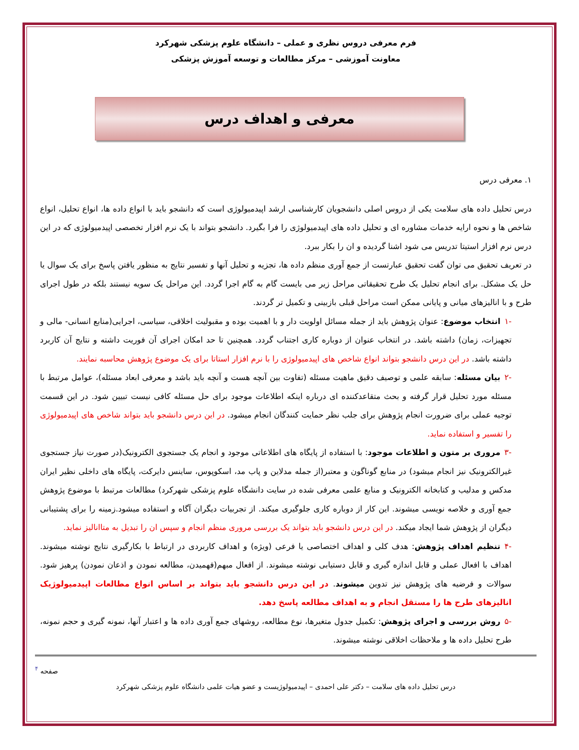فرم معرفی دروس نظری و عملی – دانشگاه علوم پزشکی شهرکرد
معاونت آموزشی – مرکز مطالعات و توسعه آموزش پزشکی
معرفی و اهداف درس
۱. معرفی درس
درس تحلیل داده های سلامت یکی از دروس اصلی دانشجویان کارشناسی ارشد اپیدمیولوژی است که دانشجو باید با انواع داده ها، انواع تحلیل، انواع شاخص ها و نحوه ارایه خدمات مشاوره ای و تحلیل داده های اپیدمیولوژی را فرا بگیرد. دانشجو بتواند با یک نرم افزار تخصصی اپیدمیولوژی که در این درس نرم افزار استیتا تدریس می شود اشنا گردیده و ان را بکار ببرد.
در تعریف تحقیق می توان گفت تحقیق عبارتست از جمع آوری منظم داده ها، تجزیه و تحلیل آنها و تفسیر نتایج به منظور یافتن پاسخ برای یک سوال یا حل یک مشکل. برای انجام تحلیل یک طرح تحقیقاتی مراحل زیر می بایست گام به گام اجرا گردد. این مراحل یک سویه نیستند بلکه در طول اجرای طرح و با انالیزهای میانی و پایانی ممکن است مراحل قبلی بازبینی و تکمیل تر گردند.
-۱ انتخاب موضوع: عنوان پژوهش باید از جمله مسائل اولویت دار و با اهمیت بوده و مقبولیت اخلاقی، سیاسی، اجرایی(منابع انسانی- مالی و تجهیزات، زمان) داشته باشد. در انتخاب عنوان از دوباره کاری اجتناب گردد. همچنین تا حد امکان اجرای آن فوریت داشته و نتایج آن کاربرد داشته باشد. در این درس دانشجو بتواند انواع شاخص های اپیدمیولوژی را با نرم افزار استاتا برای یک موضوع پژوهش محاسبه نمایند.
-۲ بیان مسئله: سابقه علمی و توصیف دقیق ماهیت مسئله (تفاوت بین آنچه هست و آنچه باید باشد و معرفی ابعاد مسئله)، عوامل مرتبط با مسئله مورد تحلیل قرار گرفته و بحث متقاعدکننده ای درباره اینکه اطلاعات موجود برای حل مسئله کافی نیست تبیین شود. در این قسمت توجیه عملی برای ضرورت انجام پژوهش برای جلب نظر حمایت کنندگان انجام میشود. در این درس دانشجو باید بتواند شاخص های اپیدمیولوژی را تفسیر و استفاده نماید.
-۳ مروری بر متون و اطلاعات موجود: با استفاده از پایگاه های اطلاعاتی موجود و انجام یک جستجوی الکترونیک(در صورت نیاز جستجوی غیرالکترونیک نیز انجام میشود) در منابع گوناگون و معتبر(از جمله مدلاین و پاب مد، اسکوپوس، ساینس دایرکت، پایگاه های داخلی نظیر ایران مدکس و مدلیب و کتابخانه الکترونیک و منابع علمی معرفی شده در سایت دانشگاه علوم پزشکی شهرکرد) مطالعات مرتبط با موضوع پژوهش جمع آوری و خلاصه نویسی میشوند. این کار از دوباره کاری جلوگیری میکند. از تجربیات دیگران آگاه و استفاده میشود.زمینه را برای پشتیبانی دیگران از پژوهش شما ایجاد میکند. در این درس دانشجو باید بتواند یک بررسی مروری منظم انجام و سپس ان را تبدیل به متاانالیز نماید.
-۴ تنظیم اهداف پژوهش: هدف کلی و اهداف اختصاصی یا فرعی (ویژه) و اهداف کاربردی در ارتباط با بکارگیری نتایج نوشته میشوند. اهداف با افعال عملی و قابل اندازه گیری و قابل دستیابی نوشته میشوند. از افعال مبهم(فهمیدن، مطالعه نمودن و اذعان نمودن) پرهیز شود. سوالات و فرضیه های پژوهش نیز تدوین میشوند. در این درس دانشجو باید بتواند بر اساس انواع مطالعات اپیدمیولوژیک انالیزهای طرح ها را مستقل انجام و به اهداف مطالعه پاسخ دهد.
-۵ روش بررسی و اجرای پژوهش: تکمیل جدول متغیرها، نوع مطالعه، روشهای جمع آوری داده ها و اعتبار آنها، نمونه گیری و حجم نمونه، طرح تحلیل داده ها و ملاحظات اخلاقی نوشته میشوند.
صفحه <sup>۴</sup>
درس تحلیل داده های سلامت – دکتر علی احمدی – اپیدمیولوژیست و عضو هیات علمی دانشگاه علوم پزشکی شهرکرد